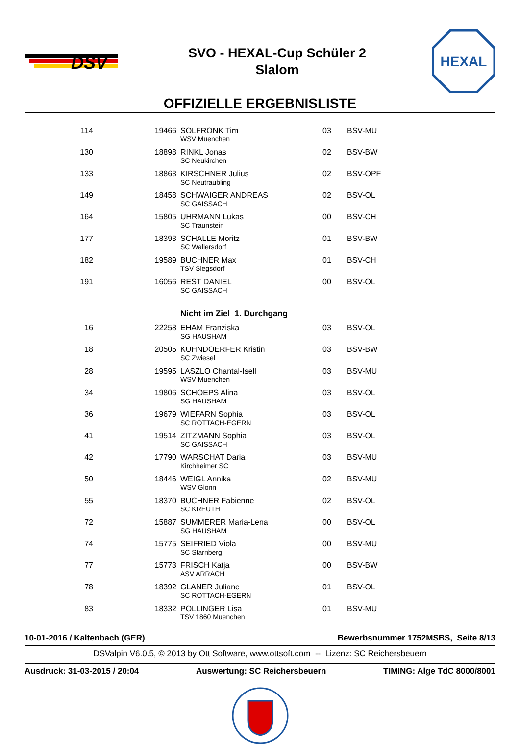DSV
SVO - HEXAL-Cup Schüler 2
Slalom
HEXAL
OFFIZIELLE ERGEBNISLISTE
| 114 | 19466 | SOLFRONK Tim WSV Muenchen | 03 | BSV-MU |
| 130 | 18898 | RINKL Jonas SC Neukirchen | 02 | BSV-BW |
| 133 | 18863 | KIRSCHNER Julius SC Neutraubling | 02 | BSV-OPF |
| 149 | 18458 | SCHWAIGER ANDREAS SC GAISSACH | 02 | BSV-OL |
| 164 | 15805 | UHRMANN Lukas SC Traunstein | 00 | BSV-CH |
| 177 | 18393 | SCHALLE Moritz SC Wallersdorf | 01 | BSV-BW |
| 182 | 19589 | BUCHNER Max TSV Siegsdorf | 01 | BSV-CH |
| 191 | 16056 | REST DANIEL SC GAISSACH | 00 | BSV-OL |
| | | Nicht im Ziel 1. Durchgang | | |
| 16 | 22258 | EHAM Franziska SG HAUSHAM | 03 | BSV-OL |
| 18 | 20505 | KUHNDOERFER Kristin SC Zwiesel | 03 | BSV-BW |
| 28 | 19595 | LASZLO Chantal-Isell WSV Muenchen | 03 | BSV-MU |
| 34 | 19806 | SCHOEPS Alina SG HAUSHAM | 03 | BSV-OL |
| 36 | 19679 | WIEFARN Sophia SC ROTTACH-EGERN | 03 | BSV-OL |
| 41 | 19514 | ZITZMANN Sophia SC GAISSACH | 03 | BSV-OL |
| 42 | 17790 | WARSCHAT Daria Kirchheimer SC | 03 | BSV-MU |
| 50 | 18446 | WEIGL Annika WSV Glonn | 02 | BSV-MU |
| 55 | 18370 | BUCHNER Fabienne SC KREUTH | 02 | BSV-OL |
| 72 | 15887 | SUMMERER Maria-Lena SG HAUSHAM | 00 | BSV-OL |
| 74 | 15775 | SEIFRIED Viola SC Starnberg | 00 | BSV-MU |
| 77 | 15773 | FRISCH Katja ASV ARRACH | 00 | BSV-BW |
| 78 | 18392 | GLANER Juliane SC ROTTACH-EGERN | 01 | BSV-OL |
| 83 | 18332 | POLLINGER Lisa TSV 1860 Muenchen | 01 | BSV-MU |
10-01-2016 / Kaltenbach (GER) Bewerbsnummer 1752MSBS, Seite 8/13
DSValpin V6.0.5, © 2013 by Ott Software, www.ottsoft.com -- Lizenz: SC Reichersbeuern
Ausdruck: 31-03-2015 / 20:04 Auswertung: SC Reichersbeuern TIMING: Alge TdC 8000/8001